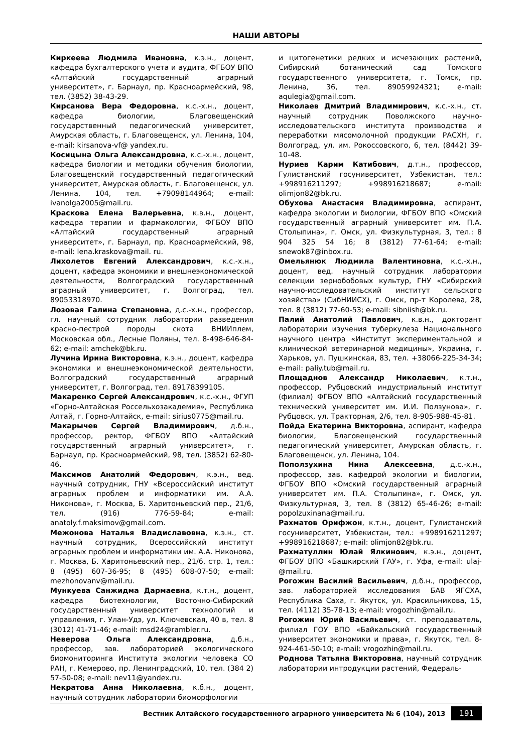НАШИ АВТОРЫ
Киркеева Людмила Ивановна, к.э.н., доцент, кафедра бухгалтерского учета и аудита, ФГБОУ ВПО «Алтайский государственный аграрный университет», г. Барнаул, пр. Красноармейский, 98, тел. (3852) 38-43-29.
Кирсанова Вера Федоровна, к.с.-х.н., доцент, кафедра биологии, Благовещенский государственный педагогический университет, Амурская область, г. Благовещенск, ул. Ленина, 104, e-mail: kirsanova-vf@ yandex.ru.
Косицына Ольга Александровна, к.с.-х.н., доцент, кафедра биологии и методики обучения биологии, Благовещенский государственный педагогический университет, Амурская область, г. Благовещенск, ул. Ленина, 104, тел. +79098144964; e-mail: ivanolga2005@mail.ru.
Краскова Елена Валерьевна, к.в.н., доцент, кафедра терапии и фармакологии, ФГБОУ ВПО «Алтайский государственный аграрный университет», г. Барнаул, пр. Красноармейский, 98, e-mail: lena.kraskova@mail. ru.
Лихолетов Евгений Александрович, к.с.-х.н., доцент, кафедра экономики и внешнеэкономической деятельности, Волгоградский государственный аграрный университет, г. Волгоград, тел. 89053318970.
Лозовая Галина Степановна, д.с.-х.н., профессор, гл. научный сотрудник лаборатории разведения красно-пестрой породы скота ВНИИплем, Московская обл., Лесные Поляны, тел. 8-498-646-84-62; e-mail: amchek@bk.ru.
Лучина Ирина Викторовна, к.э.н., доцент, кафедра экономики и внешнеэкономической деятельности, Волгоградский государственный аграрный университет, г. Волгоград, тел. 89178399105.
Макаренко Сергей Александрович, к.с.-х.н., ФГУП «Горно-Алтайская Россельхозакадемия», Республика Алтай, г. Горно-Алтайск, e-mail: sirius0775@mail.ru.
Макарычев Сергей Владимирович, д.б.н., профессор, ректор, ФГБОУ ВПО «Алтайский государственный аграрный университет», г. Барнаул, пр. Красноармейский, 98, тел. (3852) 62-80-46.
Максимов Анатолий Федорович, к.э.н., вед. научный сотрудник, ГНУ «Всероссийский институт аграрных проблем и информатики им. А.А. Никонова», г. Москва, Б. Харитоньевский пер., 21/6, тел. (916) 776-59-84; e-mail: anatoly.f.maksimov@gmail.com.
Межонова Наталья Владиславовна, к.э.н., ст. научный сотрудник, Всероссийский институт аграрных проблем и информатики им. А.А. Никонова, г. Москва, Б. Харитоньевский пер., 21/6, стр. 1, тел.: 8 (495) 607-36-95; 8 (495) 608-07-50; e-mail: mezhonovanv@mail.ru.
Мункуева Санжидма Дармаевна, к.т.н., доцент, кафедра биотехнологии, Восточно-Сибирский государственный университет технологий и управления, г. Улан-Удэ, ул. Ключевская, 40 в, тел. 8 (3012) 41-71-46; e-mail: msd24@rambler.ru.
Неверова Ольга Александровна, д.б.н., профессор, зав. лабораторией экологического биомониторинга Института экологии человека СО РАН, г. Кемерово, пр. Ленинградский, 10, тел. (384 2) 57-50-08; e-mail: nev11@yandex.ru.
Некратова Анна Николаевна, к.б.н., доцент, научный сотрудник лаборатории биоморфологии
и цитогенетики редких и исчезающих растений, Сибирский ботанический сад Томского государственного университета, г. Томск, пр. Ленина, 36, тел. 89059924321; e-mail: aqulegia@gmail.com.
Николаев Дмитрий Владимирович, к.с.-х.н., ст. научный сотрудник Поволжского научно-исследовательского института производства и переработки мясомолочной продукции РАСХН, г. Волгоград, ул. им. Рокоссовского, 6, тел. (8442) 39-10-48.
Нуриев Карим Катибович, д.т.н., профессор, Гулистанский госуниверситет, Узбекистан, тел.: +998916211297; +998916218687; e-mail: olimjon82@bk.ru.
Обухова Анастасия Владимировна, аспирант, кафедра экологии и биологии, ФГБОУ ВПО «Омский государственный аграрный университет им. П.А. Столыпина», г. Омск, ул. Физкультурная, 3, тел.: 8 904 325 54 16; 8 (3812) 77-61-64; e-mail: snewok87@inbox.ru.
Омельянюк Людмила Валентиновна, к.с.-х.н., доцент, вед. научный сотрудник лаборатории селекции зернобобовых культур, ГНУ «Сибирский научно-исследовательский институт сельского хозяйства» (СибНИИСХ), г. Омск, пр-т Королева, 28, тел. 8 (3812) 77-60-53; e-mail: sibniish@bk.ru.
Палий Анатолий Павлович, к.в.н., докторант лаборатории изучения туберкулеза Национального научного центра «Институт экспериментальной и клинической ветеринарной медицины», Украина, г. Харьков, ул. Пушкинская, 83, тел. +38066-225-34-34; e-mail: paliy.tub@mail.ru.
Площаднов Александр Николаевич, к.т.н., профессор, Рубцовский индустриальный институт (филиал) ФГБОУ ВПО «Алтайский государственный технический университет им. И.И. Ползунова», г. Рубцовск, ул. Тракторная, 2/6, тел. 8-905-988-45-81.
Пойда Екатерина Викторовна, аспирант, кафедра биологии, Благовещенский государственный педагогический университет, Амурская область, г. Благовещенск, ул. Ленина, 104.
Поползухина Нина Алексеевна, д.с.-х.н., профессор, зав. кафедрой экологии и биологии, ФГБОУ ВПО «Омский государственный аграрный университет им. П.А. Столыпина», г. Омск, ул. Физкультурная, 3, тел. 8 (3812) 65-46-26; e-mail: popolzuxinana@mail.ru.
Рахматов Орифжон, к.т.н., доцент, Гулистанский госуниверситет, Узбекистан, тел.: +998916211297; +998916218687; e-mail: olimjon82@bk.ru.
Рахматуллин Юлай Ялкинович, к.э.н., доцент, ФГБОУ ВПО «Башкирский ГАУ», г. Уфа, e-mail: ulaj-@mail.ru.
Рогожин Василий Васильевич, д.б.н., профессор, зав. лабораторией исследования БАВ ЯГСХА, Республика Саха, г. Якутск, ул. Красильникова, 15, тел. (4112) 35-78-13; e-mail: vrogozhin@mail.ru.
Рогожин Юрий Васильевич, ст. преподаватель, филиал ГОУ ВПО «Байкальский государственный университет экономики и права», г. Якутск, тел. 8-924-461-50-10; e-mail: vrogozhin@mail.ru.
Роднова Татьяна Викторовна, научный сотрудник лаборатории интродукции растений, Федераль-
Вестник Алтайского государственного аграрного университета № 6 (104), 2013
191